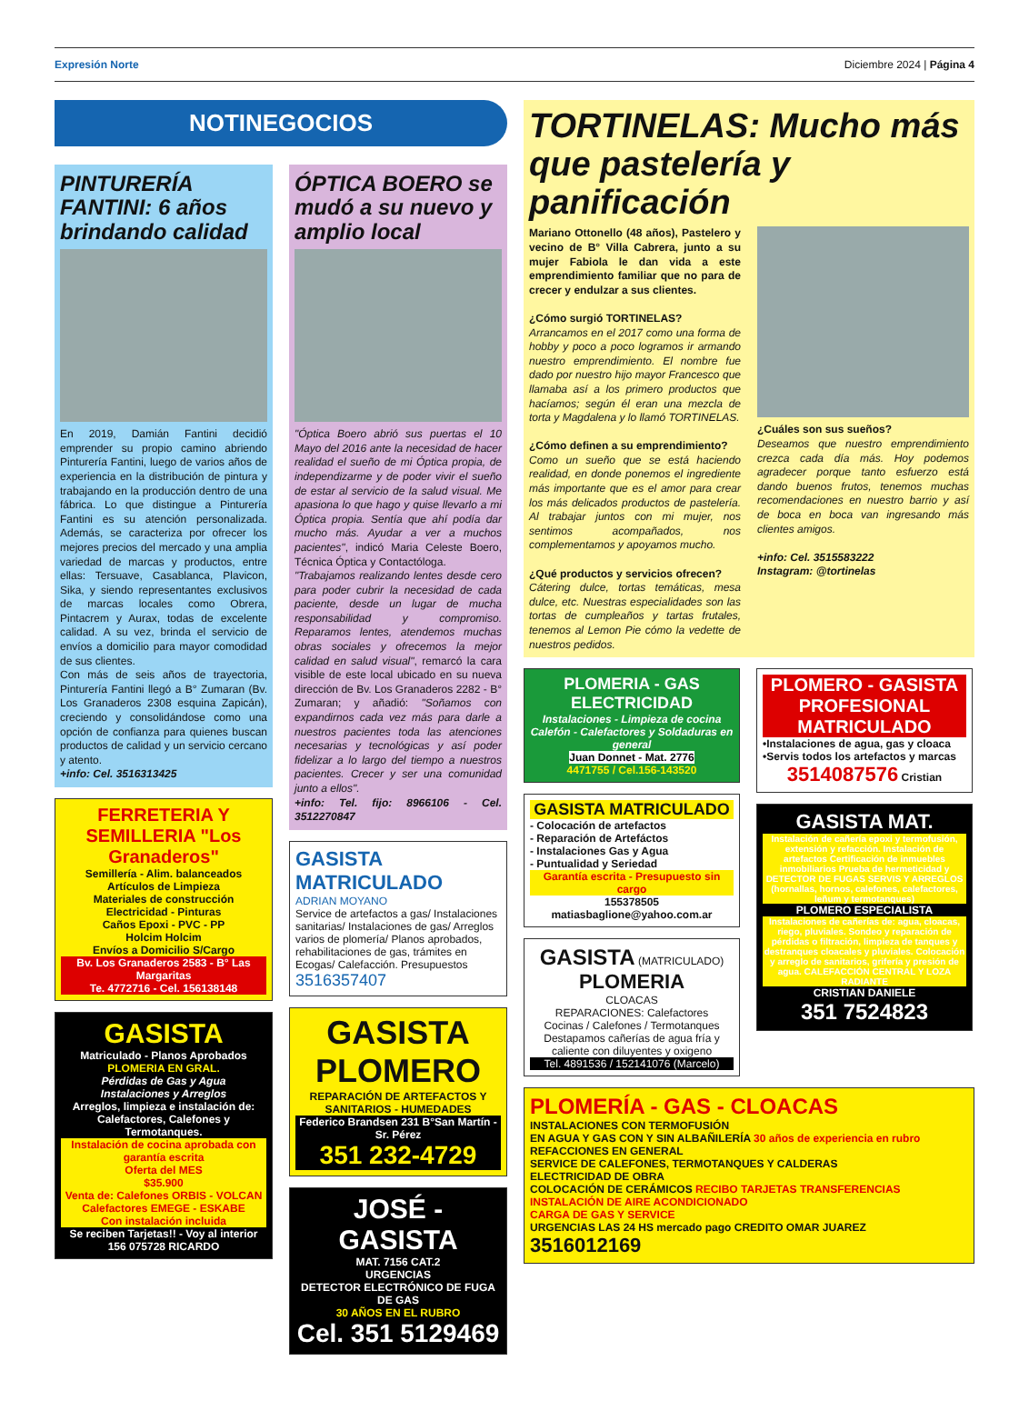Expresión Norte Diciembre 2024 | Página 4
NOTINEGOCIOS
PINTURERÍA FANTINI: 6 años brindando calidad
En 2019, Damián Fantini decidió emprender su propio camino abriendo Pinturería Fantini, luego de varios años de experiencia en la distribución de pintura y trabajando en la producción dentro de una fábrica. Lo que distingue a Pinturería Fantini es su atención personalizada. Además, se caracteriza por ofrecer los mejores precios del mercado y una amplia variedad de marcas y productos, entre ellas: Tersuave, Casablanca, Plavicon, Sika, y siendo representantes exclusivos de marcas locales como Obrera, Pintacrem y Aurax, todas de excelente calidad. A su vez, brinda el servicio de envíos a domicilio para mayor comodidad de sus clientes.
Con más de seis años de trayectoria, Pinturería Fantini llegó a B° Zumaran (Bv. Los Granaderos 2308 esquina Zapicán), creciendo y consolidándose como una opción de confianza para quienes buscan productos de calidad y un servicio cercano y atento.
+info: Cel. 3516313425
FERRETERIA Y SEMILLERIA "Los Granaderos"
Semillería - Alim. balanceados
Artículos de Limpieza
Materiales de construcción
Electricidad - Pinturas
Caños Epoxi - PVC - PP
Holcim Holcim
Envíos a Domicilio S/Cargo
Bv. Los Granaderos 2583 - B° Las Margaritas
Te. 4772716 - Cel. 156138148
GASISTA
Matriculado - Planos Aprobados
PLOMERIA EN GRAL.
Pérdidas de Gas y Agua
Instalaciones y Arreglos
Arreglos, limpieza e instalación de: Calefactores, Calefones y Termotanques.
Instalación de cocina aprobada con garantía escrita
Oferta del MES
$35.900
Venta de: Calefones ORBIS - VOLCAN Calefactores EMEGE - ESKABE
Con instalación incluida
Se reciben Tarjetas!! - Voy al interior
156 075728 RICARDO
ÓPTICA BOERO se mudó a su nuevo y amplio local
"Óptica Boero abrió sus puertas el 10 Mayo del 2016 ante la necesidad de hacer realidad el sueño de mi Óptica propia, de independizarme y de poder vivir el sueño de estar al servicio de la salud visual. Me apasiona lo que hago y quise llevarlo a mi Óptica propia. Sentía que ahí podía dar mucho más. Ayudar a ver a muchos pacientes", indicó Maria Celeste Boero, Técnica Óptica y Contactóloga.
"Trabajamos realizando lentes desde cero para poder cubrir la necesidad de cada paciente, desde un lugar de mucha responsabilidad y compromiso. Reparamos lentes, atendemos muchas obras sociales y ofrecemos la mejor calidad en salud visual", remarcó la cara visible de este local ubicado en su nueva dirección de Bv. Los Granaderos 2282 - B° Zumaran; y añadió: "Soñamos con expandirnos cada vez más para darle a nuestros pacientes toda las atenciones necesarias y tecnológicas y así poder fidelizar a lo largo del tiempo a nuestros pacientes. Crecer y ser una comunidad junto a ellos".
+info: Tel. fijo: 8966106 - Cel. 3512270847
GASISTA MATRICULADO
ADRIAN MOYANO
Service de artefactos a gas/ Instalaciones sanitarias/ Instalaciones de gas/ Arreglos varios de plomería/ Planos aprobados, rehabilitaciones de gas, trámites en Ecogas/ Calefacción. Presupuestos 3516357407
GASISTA PLOMERO
REPARACIÓN DE ARTEFACTOS Y SANITARIOS - HUMEDADES
Federico Brandsen 231 B°San Martín - Sr. Pérez
351 232-4729
JOSÉ - GASISTA
MAT. 7156 CAT.2
URGENCIAS
DETECTOR ELECTRÓNICO DE FUGA DE GAS
30 AÑOS EN EL RUBRO
Cel. 351 5129469
TORTINELAS: Mucho más que pastelería y panificación
Mariano Ottonello (48 años), Pastelero y vecino de B° Villa Cabrera, junto a su mujer Fabiola le dan vida a este emprendimiento familiar que no para de crecer y endulzar a sus clientes.
¿Cómo surgió TORTINELAS?
Arrancamos en el 2017 como una forma de hobby y poco a poco logramos ir armando nuestro emprendimiento. El nombre fue dado por nuestro hijo mayor Francesco que llamaba así a los primero productos que hacíamos; según él eran una mezcla de torta y Magdalena y lo llamó TORTINELAS.
¿Cómo definen a su emprendimiento?
Como un sueño que se está haciendo realidad, en donde ponemos el ingrediente más importante que es el amor para crear los más delicados productos de pastelería. Al trabajar juntos con mi mujer, nos sentimos acompañados, nos complementamos y apoyamos mucho.
¿Qué productos y servicios ofrecen?
Cátering dulce, tortas temáticas, mesa dulce, etc. Nuestras especialidades son las tortas de cumpleaños y tartas frutales, tenemos al Lemon Pie cómo la vedette de nuestros pedidos.
¿Cuáles son sus sueños?
Deseamos que nuestro emprendimiento crezca cada día más. Hoy podemos agradecer porque tanto esfuerzo está dando buenos frutos, tenemos muchas recomendaciones en nuestro barrio y así de boca en boca van ingresando más clientes amigos.
+info: Cel. 3515583222
Instagram: @tortinelas
PLOMERIA - GAS ELECTRICIDAD
Instalaciones - Limpieza de cocina Calefón - Calefactores y Soldaduras en general
Juan Donnet - Mat. 2776
4471755 / Cel.156-143520
GASISTA MATRICULADO
- Colocación de artefactos
- Reparación de Artefáctos
- Instalaciones Gas y Agua
- Puntualidad y Seriedad
Garantía escrita - Presupuesto sin cargo
155378505 matiasbaglione@yahoo.com.ar
GASISTA (MATRICULADO)
PLOMERIA
CLOACAS
REPARACIONES: Calefactores
Cocinas / Calefones / Termotanques
Destapamos cañerías de agua fría y caliente con diluyentes y oxigeno
Tel. 4891536 / 152141076 (Marcelo)
PLOMERO - GASISTA
PROFESIONAL MATRICULADO
•Instalaciones de agua, gas y cloaca
•Servis todos los artefactos y marcas
3514087576 Cristian
GASISTA MAT.
Instalación de cañería epoxi y termofusión, extensión y refacción. Instalación de artefactos Certificación de inmuebles inmobiliarios Prueba de hermeticidad y DETECTOR DE FUGAS SERVIS Y ARREGLOS (hornallas, hornos, calefones, calefactores, leñum y termotanques)
PLOMERO ESPECIALISTA
Instalaciones de cañerías de: agua, cloacas, riego, pluviales. Sondeo y reparación de pérdidas o filtración, limpieza de tanques y destranques cloacales y pluviales. Colocación y arreglo de sanitarios, grifería y presión de agua. CALEFACCIÓN CENTRAL Y LOZA RADIANTE
CRISTIAN DANIELE
351 7524823
PLOMERÍA - GAS - CLOACAS
INSTALACIONES CON TERMOFUSIÓN
EN AGUA Y GAS CON Y SIN ALBAÑILERÍA 30 años de experiencia en rubro
REFACCIONES EN GENERAL
SERVICE DE CALEFONES, TERMOTANQUES Y CALDERAS
ELECTRICIDAD DE OBRA
COLOCACIÓN DE CERÁMICOS RECIBO TARJETAS TRANSFERENCIAS
INSTALACIÓN DE AIRE ACONDICIONADO
CARGA DE GAS Y SERVICE
URGENCIAS LAS 24 HS mercado pago CREDITO OMAR JUAREZ 3516012169